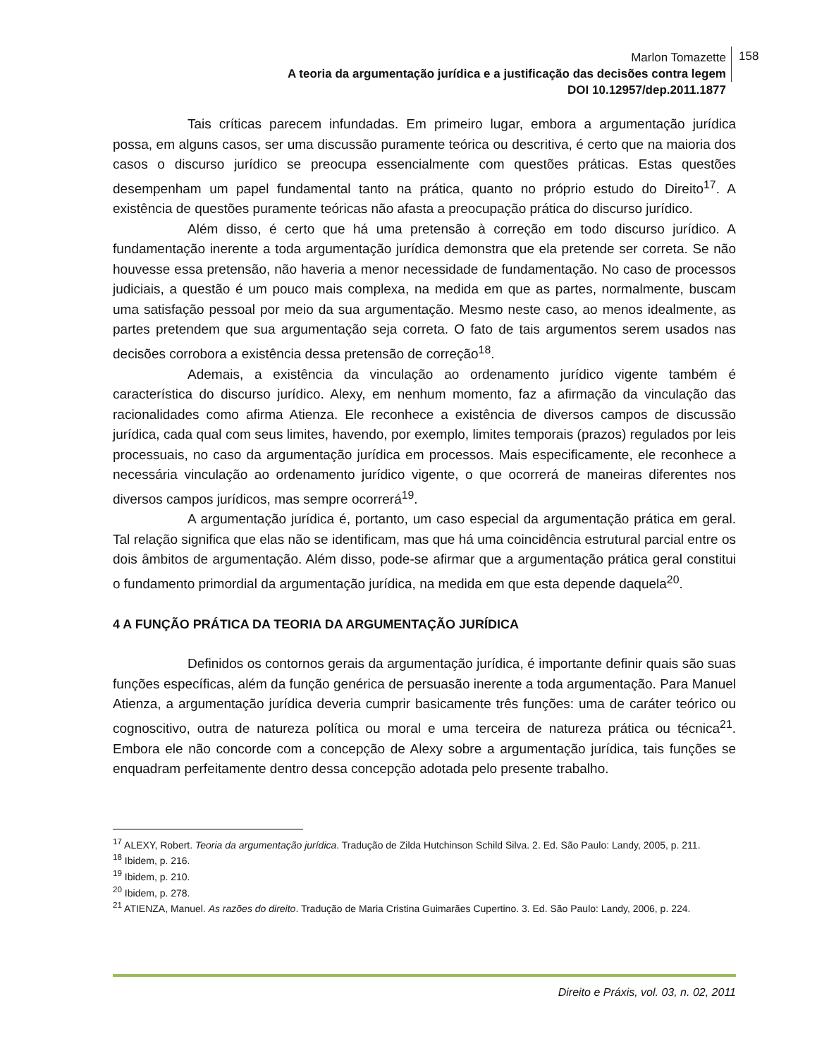Marlon Tomazette
A teoria da argumentação jurídica e a justificação das decisões contra legem
DOI 10.12957/dep.2011.1877
158
Tais críticas parecem infundadas. Em primeiro lugar, embora a argumentação jurídica possa, em alguns casos, ser uma discussão puramente teórica ou descritiva, é certo que na maioria dos casos o discurso jurídico se preocupa essencialmente com questões práticas. Estas questões desempenham um papel fundamental tanto na prática, quanto no próprio estudo do Direito<sup>17</sup>. A existência de questões puramente teóricas não afasta a preocupação prática do discurso jurídico.
Além disso, é certo que há uma pretensão à correção em todo discurso jurídico. A fundamentação inerente a toda argumentação jurídica demonstra que ela pretende ser correta. Se não houvesse essa pretensão, não haveria a menor necessidade de fundamentação. No caso de processos judiciais, a questão é um pouco mais complexa, na medida em que as partes, normalmente, buscam uma satisfação pessoal por meio da sua argumentação. Mesmo neste caso, ao menos idealmente, as partes pretendem que sua argumentação seja correta. O fato de tais argumentos serem usados nas decisões corrobora a existência dessa pretensão de correção<sup>18</sup>.
Ademais, a existência da vinculação ao ordenamento jurídico vigente também é característica do discurso jurídico. Alexy, em nenhum momento, faz a afirmação da vinculação das racionalidades como afirma Atienza. Ele reconhece a existência de diversos campos de discussão jurídica, cada qual com seus limites, havendo, por exemplo, limites temporais (prazos) regulados por leis processuais, no caso da argumentação jurídica em processos. Mais especificamente, ele reconhece a necessária vinculação ao ordenamento jurídico vigente, o que ocorrerá de maneiras diferentes nos diversos campos jurídicos, mas sempre ocorrerá<sup>19</sup>.
A argumentação jurídica é, portanto, um caso especial da argumentação prática em geral. Tal relação significa que elas não se identificam, mas que há uma coincidência estrutural parcial entre os dois âmbitos de argumentação. Além disso, pode-se afirmar que a argumentação prática geral constitui o fundamento primordial da argumentação jurídica, na medida em que esta depende daquela<sup>20</sup>.
4 A FUNÇÃO PRÁTICA DA TEORIA DA ARGUMENTAÇÃO JURÍDICA
Definidos os contornos gerais da argumentação jurídica, é importante definir quais são suas funções específicas, além da função genérica de persuasão inerente a toda argumentação. Para Manuel Atienza, a argumentação jurídica deveria cumprir basicamente três funções: uma de caráter teórico ou cognoscitivo, outra de natureza política ou moral e uma terceira de natureza prática ou técnica<sup>21</sup>. Embora ele não concorde com a concepção de Alexy sobre a argumentação jurídica, tais funções se enquadram perfeitamente dentro dessa concepção adotada pelo presente trabalho.
<sup>17</sup> ALEXY, Robert. Teoria da argumentação jurídica. Tradução de Zilda Hutchinson Schild Silva. 2. Ed. São Paulo: Landy, 2005, p. 211.
<sup>18</sup> Ibidem, p. 216.
<sup>19</sup> Ibidem, p. 210.
<sup>20</sup> Ibidem, p. 278.
<sup>21</sup> ATIENZA, Manuel. As razões do direito. Tradução de Maria Cristina Guimarães Cupertino. 3. Ed. São Paulo: Landy, 2006, p. 224.
Direito e Práxis, vol. 03, n. 02, 2011